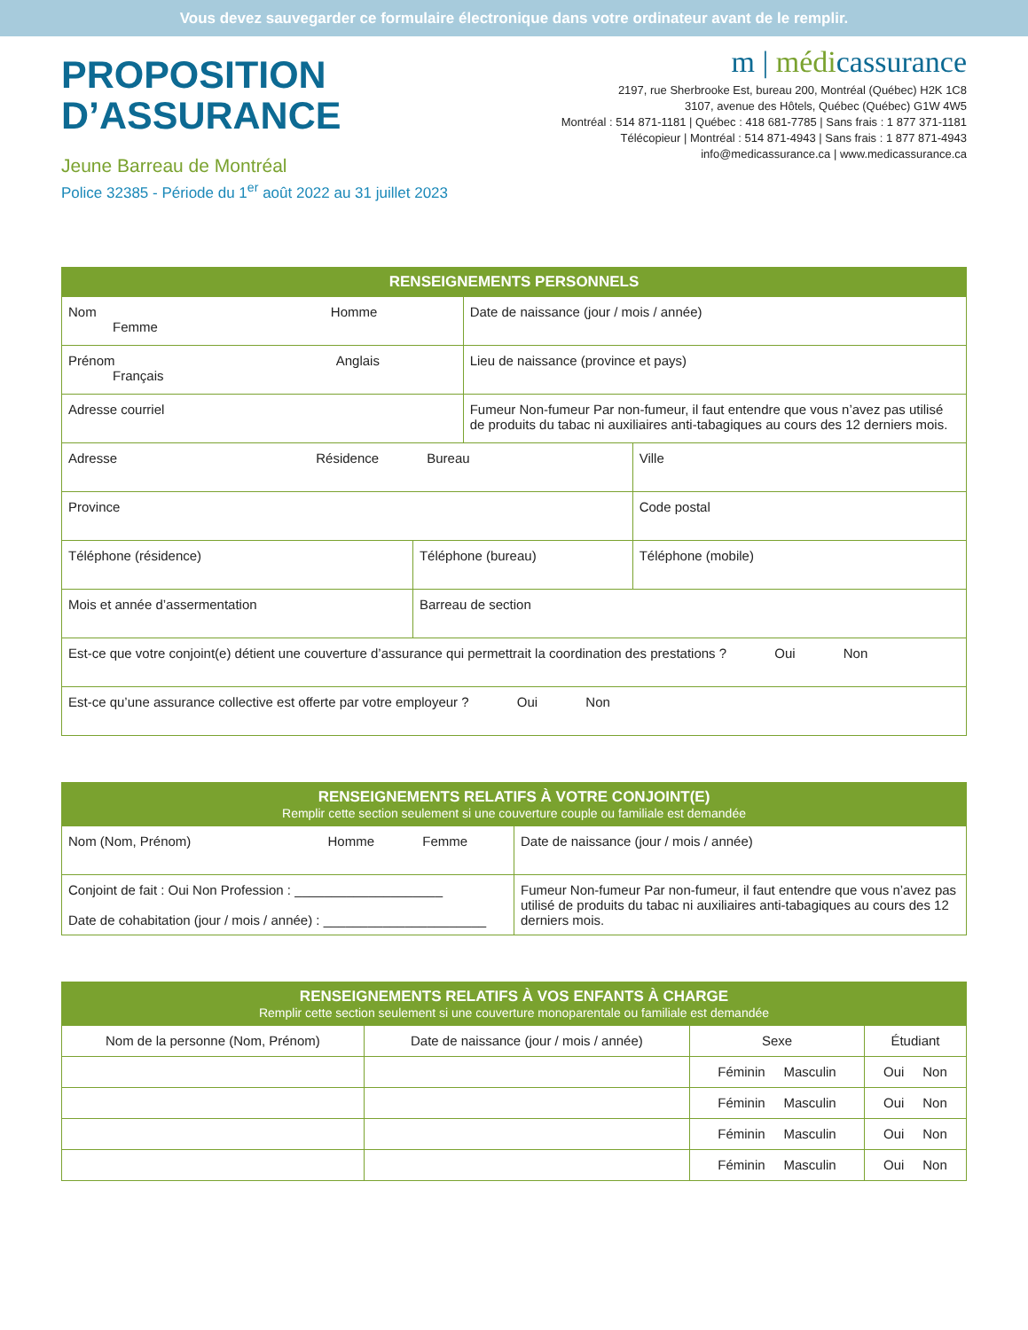Vous devez sauvegarder ce formulaire électronique dans votre ordinateur avant de le remplir.
PROPOSITION
D’ASSURANCE
Jeune Barreau de Montréal
Police 32385 - Période du 1<sup>er</sup> août 2022 au 31 juillet 2023
m | médicassurance
2197, rue Sherbrooke Est, bureau 200, Montréal (Québec) H2K 1C8
3107, avenue des Hôtels, Québec (Québec) G1W 4W5
Montréal : 514 871-1181 | Québec : 418 681-7785 | Sans frais : 1 877 371-1181
Télécopieur | Montréal : 514 871-4943 | Sans frais : 1 877 871-4943
info@medicassurance.ca | www.medicassurance.ca
| RENSEIGNEMENTS PERSONNELS | | | |
| --- | --- | --- | --- |
| Nom Homme Femme | | Date de naissance (jour / mois / année) | |
| Prénom Anglais Français | | Lieu de naissance (province et pays) | |
| Adresse courriel | | Fumeur Non-fumeur Par non-fumeur, il faut entendre que vous n’avez pas utilisé de produits du tabac ni auxiliaires anti-tabagiques au cours des 12 derniers mois. | |
| Adresse Résidence Bureau | | | Ville |
| Province | | | Code postal |
| Téléphone (résidence) | Téléphone (bureau) | | Téléphone (mobile) |
| Mois et année d’assermentation | Barreau de section | | |
| Est-ce que votre conjoint(e) détient une couverture d’assurance qui permettrait la coordination des prestations ? Oui Non | | | |
| Est-ce qu’une assurance collective est offerte par votre employeur ? Oui Non | | | |
| RENSEIGNEMENTS RELATIFS À VOTRE CONJOINT(E) Remplir cette section seulement si une couverture couple ou familiale est demandée | |
| --- | --- |
| Nom (Nom, Prénom) Homme Femme | Date de naissance (jour / mois / année) |
| Conjoint de fait : Oui Non Profession : ____________________ Date de cohabitation (jour / mois / année) : ______________________ | Fumeur Non-fumeur Par non-fumeur, il faut entendre que vous n’avez pas utilisé de produits du tabac ni auxiliaires anti-tabagiques au cours des 12 derniers mois. |
| RENSEIGNEMENTS RELATIFS À VOS ENFANTS À CHARGE Remplir cette section seulement si une couverture monoparentale ou familiale est demandée | | | |
| --- | --- | --- | --- |
| Nom de la personne (Nom, Prénom) | Date de naissance (jour / mois / année) | Sexe | Étudiant |
| | | Féminin Masculin | Oui Non |
| | | Féminin Masculin | Oui Non |
| | | Féminin Masculin | Oui Non |
| | | Féminin Masculin | Oui Non |